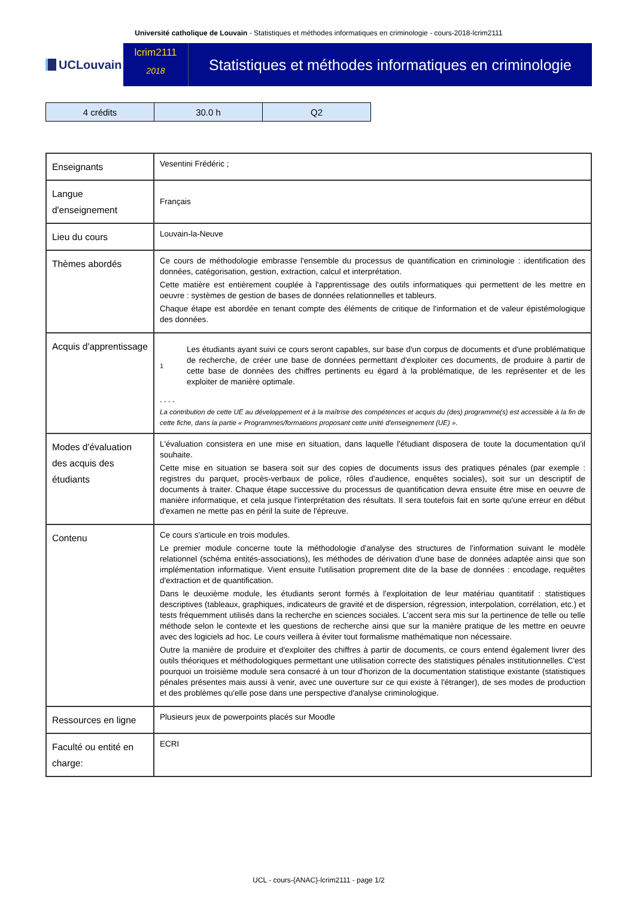Université catholique de Louvain - Statistiques et méthodes informatiques en criminologie - cours-2018-lcrim2111
UCLouvain
lcrim2111
2018
Statistiques et méthodes informatiques en criminologie
| 4 crédits | 30.0 h | Q2 |
| Enseignants | Vesentini Frédéric ; |
| Langue d'enseignement | Français |
| Lieu du cours | Louvain-la-Neuve |
| Thèmes abordés | Ce cours de méthodologie embrasse l'ensemble du processus de quantification en criminologie : identification des données, catégorisation, gestion, extraction, calcul et interprétation. Cette matière est entièrement couplée à l'apprentissage des outils informatiques qui permettent de les mettre en oeuvre : systèmes de gestion de bases de données relationnelles et tableurs. Chaque étape est abordée en tenant compte des éléments de critique de l'information et de valeur épistémologique des données. |
| Acquis d'apprentissage | 1 Les étudiants ayant suivi ce cours seront capables, sur base d'un corpus de documents et d'une problématique de recherche, de créer une base de données permettant d'exploiter ces documents, de produire à partir de cette base de données des chiffres pertinents eu égard à la problématique, de les représenter et de les exploiter de manière optimale. - - - - La contribution de cette UE au développement et à la maîtrise des compétences et acquis du (des) programme(s) est accessible à la fin de cette fiche, dans la partie « Programmes/formations proposant cette unité d'enseignement (UE) ». |
| Modes d'évaluation des acquis des étudiants | L'évaluation consistera en une mise en situation, dans laquelle l'étudiant disposera de toute la documentation qu'il souhaite. Cette mise en situation se basera soit sur des copies de documents issus des pratiques pénales (par exemple : registres du parquet, procès-verbaux de police, rôles d'audience, enquêtes sociales), soit sur un descriptif de documents à traiter. Chaque étape successive du processus de quantification devra ensuite être mise en oeuvre de manière informatique, et cela jusque l'interprétation des résultats. Il sera toutefois fait en sorte qu'une erreur en début d'examen ne mette pas en péril la suite de l'épreuve. |
| Contenu | Ce cours s'articule en trois modules. Le premier module concerne toute la méthodologie d'analyse des structures de l'information suivant le modèle relationnel (schéma entités-associations), les méthodes de dérivation d'une base de données adaptée ainsi que son implémentation informatique. Vient ensuite l'utilisation proprement dite de la base de données : encodage, requêtes d'extraction et de quantification. Dans le deuxième module, les étudiants seront formés à l'exploitation de leur matériau quantitatif : statistiques descriptives (tableaux, graphiques, indicateurs de gravité et de dispersion, régression, interpolation, corrélation, etc.) et tests fréquemment utilisés dans la recherche en sciences sociales. L'accent sera mis sur la pertinence de telle ou telle méthode selon le contexte et les questions de recherche ainsi que sur la manière pratique de les mettre en oeuvre avec des logiciels ad hoc. Le cours veillera à éviter tout formalisme mathématique non nécessaire. Outre la manière de produire et d'exploiter des chiffres à partir de documents, ce cours entend également livrer des outils théoriques et méthodologiques permettant une utilisation correcte des statistiques pénales institutionnelles. C'est pourquoi un troisième module sera consacré à un tour d'horizon de la documentation statistique existante (statistiques pénales présentes mais aussi à venir, avec une ouverture sur ce qui existe à l'étranger), de ses modes de production et des problèmes qu'elle pose dans une perspective d'analyse criminologique. |
| Ressources en ligne | Plusieurs jeux de powerpoints placés sur Moodle |
| Faculté ou entité en charge: | ECRI |
UCL - cours-{ANAC}-lcrim2111 - page 1/2